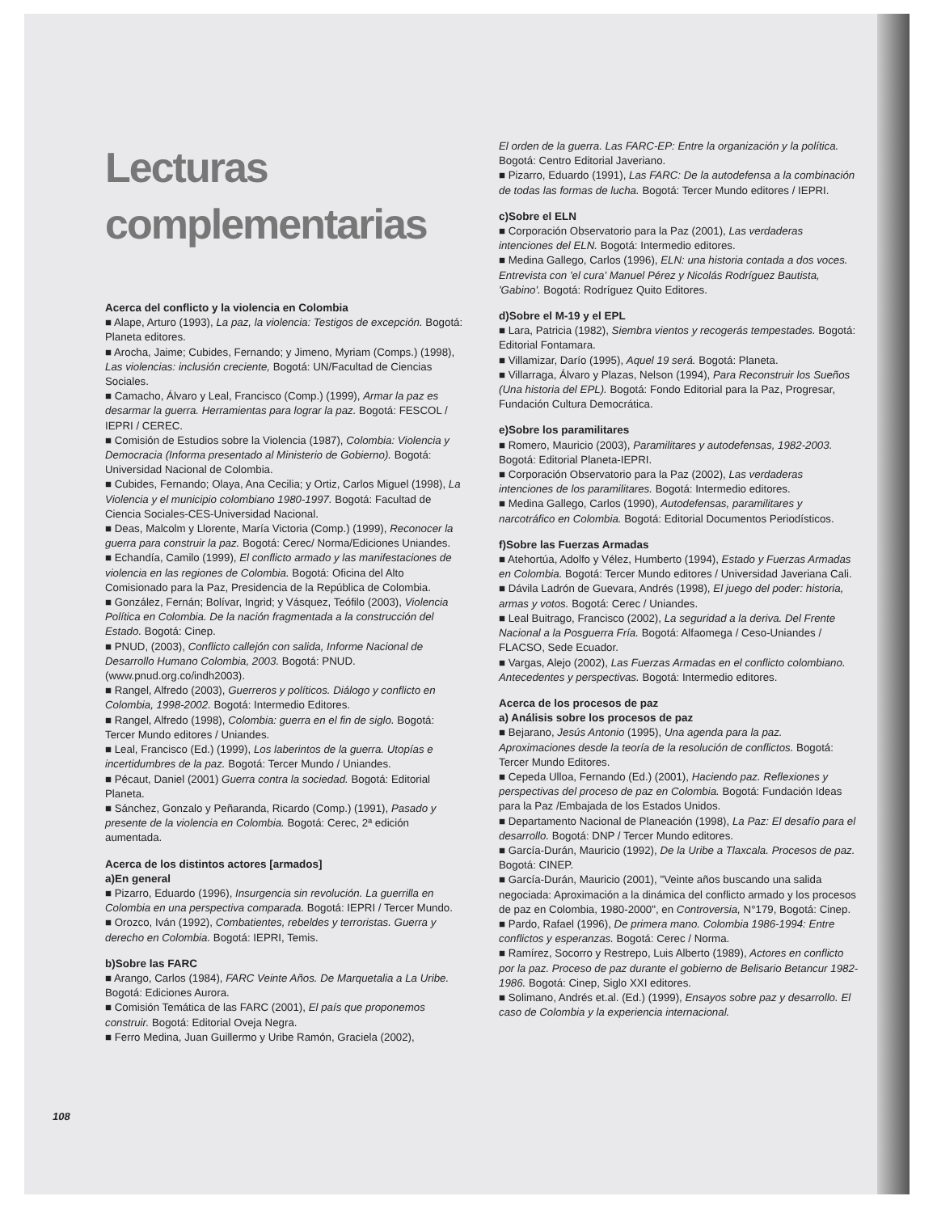Lecturas complementarias
Acerca del conflicto y la violencia en Colombia
■ Alape, Arturo (1993), La paz, la violencia: Testigos de excepción. Bogotá: Planeta editores.
■ Arocha, Jaime; Cubides, Fernando; y Jimeno, Myriam (Comps.) (1998), Las violencias: inclusión creciente, Bogotá: UN/Facultad de Ciencias Sociales.
■ Camacho, Álvaro y Leal, Francisco (Comp.) (1999), Armar la paz es desarmar la guerra. Herramientas para lograr la paz. Bogotá: FESCOL / IEPRI / CEREC.
■ Comisión de Estudios sobre la Violencia (1987), Colombia: Violencia y Democracia (Informa presentado al Ministerio de Gobierno). Bogotá: Universidad Nacional de Colombia.
■ Cubides, Fernando; Olaya, Ana Cecilia; y Ortiz, Carlos Miguel (1998), La Violencia y el municipio colombiano 1980-1997. Bogotá: Facultad de Ciencia Sociales-CES-Universidad Nacional.
■ Deas, Malcolm y Llorente, María Victoria (Comp.) (1999), Reconocer la guerra para construir la paz. Bogotá: Cerec/ Norma/Ediciones Uniandes.
■ Echandía, Camilo (1999), El conflicto armado y las manifestaciones de violencia en las regiones de Colombia. Bogotá: Oficina del Alto Comisionado para la Paz, Presidencia de la República de Colombia.
■ González, Fernán; Bolívar, Ingrid; y Vásquez, Teófilo (2003), Violencia Política en Colombia. De la nación fragmentada a la construcción del Estado. Bogotá: Cinep.
■ PNUD, (2003), Conflicto callejón con salida, Informe Nacional de Desarrollo Humano Colombia, 2003. Bogotá: PNUD. (www.pnud.org.co/indh2003).
■ Rangel, Alfredo (2003), Guerreros y políticos. Diálogo y conflicto en Colombia, 1998-2002. Bogotá: Intermedio Editores.
■ Rangel, Alfredo (1998), Colombia: guerra en el fin de siglo. Bogotá: Tercer Mundo editores / Uniandes.
■ Leal, Francisco (Ed.) (1999), Los laberintos de la guerra. Utopías e incertidumbres de la paz. Bogotá: Tercer Mundo / Uniandes.
■ Pécaut, Daniel (2001) Guerra contra la sociedad. Bogotá: Editorial Planeta.
■ Sánchez, Gonzalo y Peñaranda, Ricardo (Comp.) (1991), Pasado y presente de la violencia en Colombia. Bogotá: Cerec, 2ª edición aumentada.
Acerca de los distintos actores [armados]
a)En general
■ Pizarro, Eduardo (1996), Insurgencia sin revolución. La guerrilla en Colombia en una perspectiva comparada. Bogotá: IEPRI / Tercer Mundo.
■ Orozco, Iván (1992), Combatientes, rebeldes y terroristas. Guerra y derecho en Colombia. Bogotá: IEPRI, Temis.
b)Sobre las FARC
■ Arango, Carlos (1984), FARC Veinte Años. De Marquetalia a La Uribe. Bogotá: Ediciones Aurora.
■ Comisión Temática de las FARC (2001), El país que proponemos construir. Bogotá: Editorial Oveja Negra.
■ Ferro Medina, Juan Guillermo y Uribe Ramón, Graciela (2002),
El orden de la guerra. Las FARC-EP: Entre la organización y la política. Bogotá: Centro Editorial Javeriano.
■ Pizarro, Eduardo (1991), Las FARC: De la autodefensa a la combinación de todas las formas de lucha. Bogotá: Tercer Mundo editores / IEPRI.
c)Sobre el ELN
■ Corporación Observatorio para la Paz (2001), Las verdaderas intenciones del ELN. Bogotá: Intermedio editores.
■ Medina Gallego, Carlos (1996), ELN: una historia contada a dos voces. Entrevista con 'el cura' Manuel Pérez y Nicolás Rodríguez Bautista, 'Gabino'. Bogotá: Rodríguez Quito Editores.
d)Sobre el M-19 y el EPL
■ Lara, Patricia (1982), Siembra vientos y recogerás tempestades. Bogotá: Editorial Fontamara.
■ Villamizar, Darío (1995), Aquel 19 será. Bogotá: Planeta.
■ Villarraga, Álvaro y Plazas, Nelson (1994), Para Reconstruir los Sueños (Una historia del EPL). Bogotá: Fondo Editorial para la Paz, Progresar, Fundación Cultura Democrática.
e)Sobre los paramilitares
■ Romero, Mauricio (2003), Paramilitares y autodefensas, 1982-2003. Bogotá: Editorial Planeta-IEPRI.
■ Corporación Observatorio para la Paz (2002), Las verdaderas intenciones de los paramilitares. Bogotá: Intermedio editores.
■ Medina Gallego, Carlos (1990), Autodefensas, paramilitares y narcotráfico en Colombia. Bogotá: Editorial Documentos Periodísticos.
f)Sobre las Fuerzas Armadas
■ Atehortúa, Adolfo y Vélez, Humberto (1994), Estado y Fuerzas Armadas en Colombia. Bogotá: Tercer Mundo editores / Universidad Javeriana Cali.
■ Dávila Ladrón de Guevara, Andrés (1998), El juego del poder: historia, armas y votos. Bogotá: Cerec / Uniandes.
■ Leal Buitrago, Francisco (2002), La seguridad a la deriva. Del Frente Nacional a la Posguerra Fría. Bogotá: Alfaomega / Ceso-Uniandes / FLACSO, Sede Ecuador.
■ Vargas, Alejo (2002), Las Fuerzas Armadas en el conflicto colombiano. Antecedentes y perspectivas. Bogotá: Intermedio editores.
Acerca de los procesos de paz
a) Análisis sobre los procesos de paz
■ Bejarano, Jesús Antonio (1995), Una agenda para la paz. Aproximaciones desde la teoría de la resolución de conflictos. Bogotá: Tercer Mundo Editores.
■ Cepeda Ulloa, Fernando (Ed.) (2001), Haciendo paz. Reflexiones y perspectivas del proceso de paz en Colombia. Bogotá: Fundación Ideas para la Paz /Embajada de los Estados Unidos.
■ Departamento Nacional de Planeación (1998), La Paz: El desafío para el desarrollo. Bogotá: DNP / Tercer Mundo editores.
■ García-Durán, Mauricio (1992), De la Uribe a Tlaxcala. Procesos de paz. Bogotá: CINEP.
■ García-Durán, Mauricio (2001), "Veinte años buscando una salida negociada: Aproximación a la dinámica del conflicto armado y los procesos de paz en Colombia, 1980-2000", en Controversia, N°179, Bogotá: Cinep.
■ Pardo, Rafael (1996), De primera mano. Colombia 1986-1994: Entre conflictos y esperanzas. Bogotá: Cerec / Norma.
■ Ramírez, Socorro y Restrepo, Luis Alberto (1989), Actores en conflicto por la paz. Proceso de paz durante el gobierno de Belisario Betancur 1982-1986. Bogotá: Cinep, Siglo XXI editores.
■ Solimano, Andrés et.al. (Ed.) (1999), Ensayos sobre paz y desarrollo. El caso de Colombia y la experiencia internacional.
108